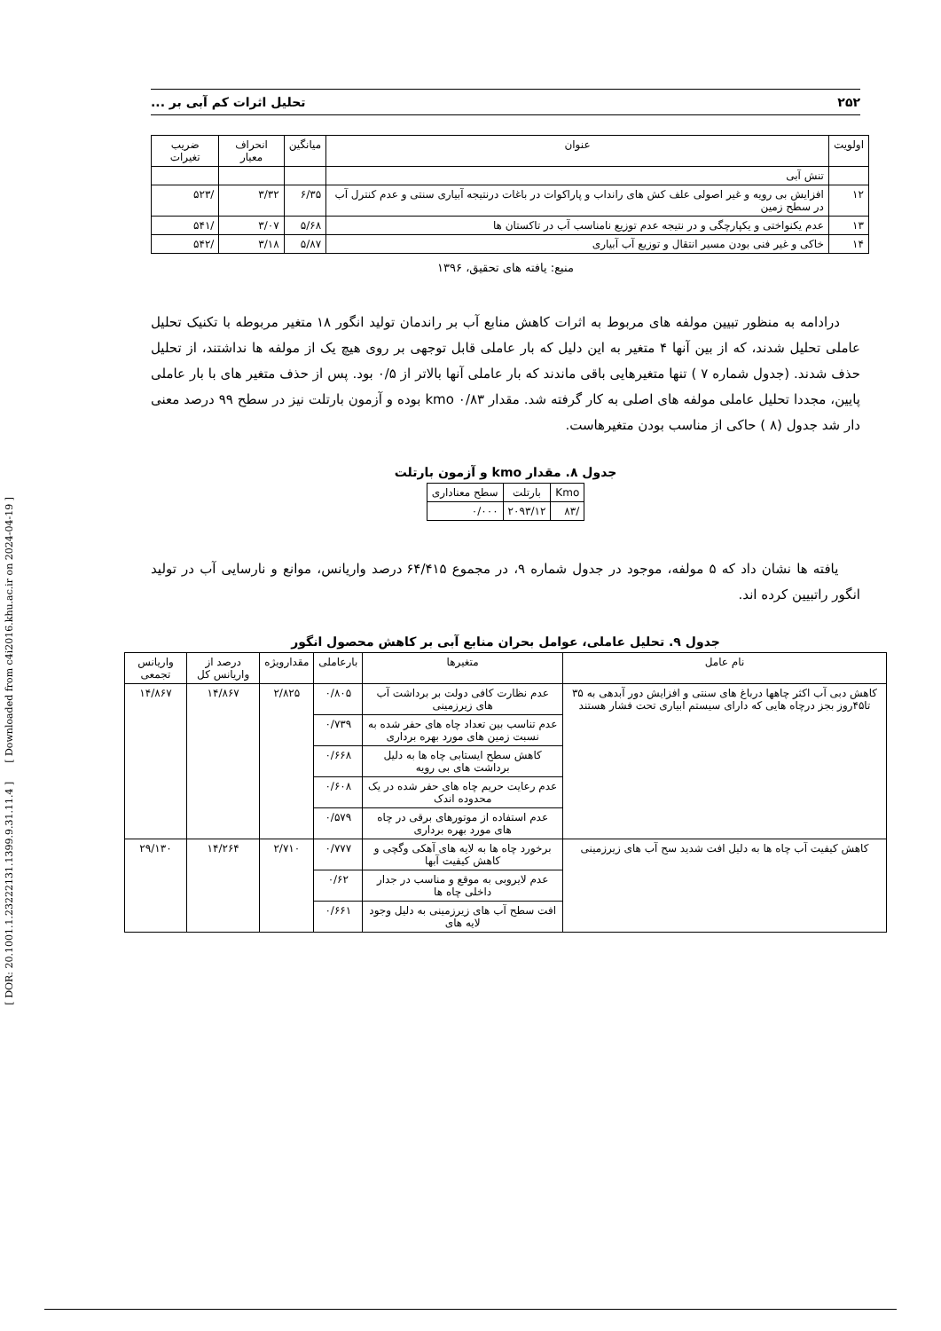[ DOR: 20.1001.1.23222131.1399.9.31.11.4 ] [ Downloaded from c4i2016.khu.ac.ir on 2024-04-19 ]
۲۵۲ تحلیل اثرات کم آبی بر ...
| اولویت | عنوان | میانگین | انحراف معیار | ضریب تغیرات |
| --- | --- | --- | --- | --- |
| | تنش آبی | | | |
| ۱۲ | افزایش بی رویه و غیر اصولی علف کش های رانداب و پاراکوات در باغات درنتیجه آبیاری سنتی و عدم کنترل آب در سطح زمین | ۶/۳۵ | ۳/۳۲ | /۵۲۳ |
| ۱۳ | عدم یکنواختی و یکپارچگی و در نتیجه عدم توزیع نامناسب آب در تاکستان ها | ۵/۶۸ | ۳/۰۷ | /۵۴۱ |
| ۱۴ | خاکی و غیر فنی بودن مسیر انتقال و توزیع آب آبیاری | ۵/۸۷ | ۳/۱۸ | /۵۴۲ |
منبع: یافته های تحقیق، ۱۳۹۶
درادامه به منظور تبیین مولفه های مربوط به اثرات کاهش منابع آب بر راندمان تولید انگور ۱۸ متغیر مربوطه با تکنیک تحلیل عاملی تحلیل شدند، که از بین آنها ۴ متغیر به این دلیل که بار عاملی قابل توجهی بر روی هیچ یک از مولفه ها نداشتند، از تحلیل حذف شدند. (جدول شماره ۷ ) تنها متغیرهایی باقی ماندند که بار عاملی آنها بالاتر از ۰/۵ بود. پس از حذف متغیر های با بار عاملی پایین، مجددا تحلیل عاملی مولفه های اصلی به کار گرفته شد. مقدار kmo ۰/۸۳ بوده و آزمون بارتلت نیز در سطح ۹۹ درصد معنی دار شد جدول (۸ ) حاکی از مناسب بودن متغیرهاست.
جدول ۸. مقدار kmo و آزمون بارتلت
| Kmo | بارتلت | سطح معناداری |
| --- | --- | --- |
| /۸۳ | ۲۰۹۳/۱۲ | ۰/۰۰۰ |
یافته ها نشان داد که ۵ مولفه، موجود در جدول شماره ۹، در مجموع ۶۴/۴۱۵ درصد واریانس، موانع و نارسایی آب در تولید انگور راتبیین کرده اند.
جدول ۹. تحلیل عاملی، عوامل بحران منابع آبی بر کاهش محصول انگور
| نام عامل | متغیرها | بارعاملی | مقدارویژه | درصد از واریانس کل | واریانس تجمعی |
| --- | --- | --- | --- | --- | --- |
| کاهش دبی آب اکثر چاهها درباغ های سنتی و افزایش دور آبدهی به ۳۵ تا۴۵روز بجز درچاه هایی که دارای سیستم ابیاری تحت فشار هستند | عدم نظارت کافی دولت بر برداشت آب های زیرزمینی | ۰/۸۰۵ | ۲/۸۲۵ | ۱۴/۸۶۷ | ۱۴/۸۶۷ |
| | عدم تناسب بین تعداد چاه های حفر شده به نسبت زمین های مورد بهره برداری | ۰/۷۳۹ | | | |
| | کاهش سطح ایستابی چاه ها به دلیل برداشت های بی رویه | ۰/۶۶۸ | | | |
| | عدم رعایت حریم چاه های حفر شده در یک محدوده اندک | ۰/۶۰۸ | | | |
| | عدم استفاده از موتورهای برقی در چاه های مورد بهره برداری | ۰/۵۷۹ | | | |
| کاهش کیفیت آب چاه ها به دلیل افت شدید سح آب های زیرزمینی | برخورد چاه ها به لایه های آهکی وگچی و کاهش کیفیت آبها | ۰/۷۷۷ | ۲/۷۱۰ | ۱۴/۲۶۴ | ۲۹/۱۳۰ |
| | عدم لایروبی به موقع و مناسب در جدار داخلی چاه ها | ۰/۶۲ | | | |
| | افت سطح آب های زیرزمینی به دلیل وجود لایه های | ۰/۶۶۱ | | | |